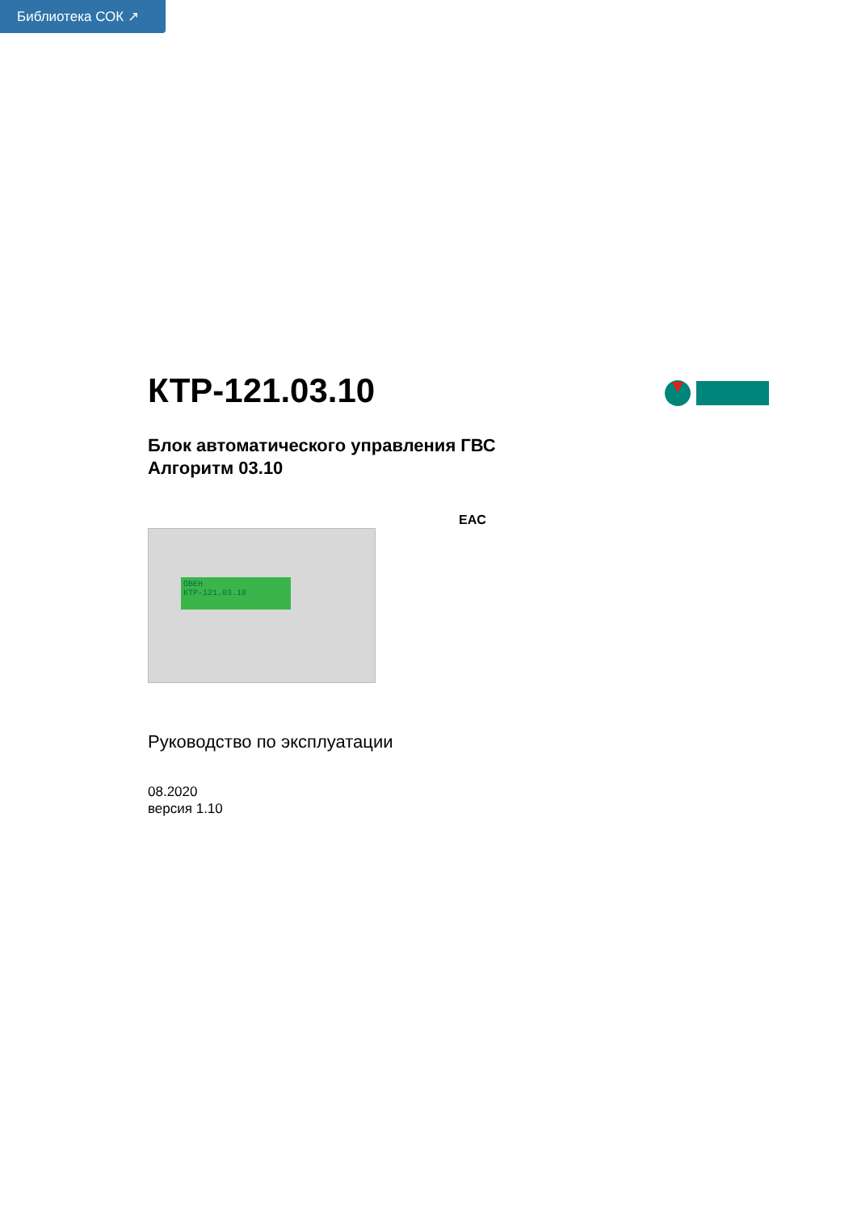Библиотека СОК ↗
КТР-121.03.10
Блок автоматического управления ГВС
Алгоритм 03.10
EAC
ОВЕН
КТР-121.03.10
Руководство по эксплуатации
08.2020
версия 1.10